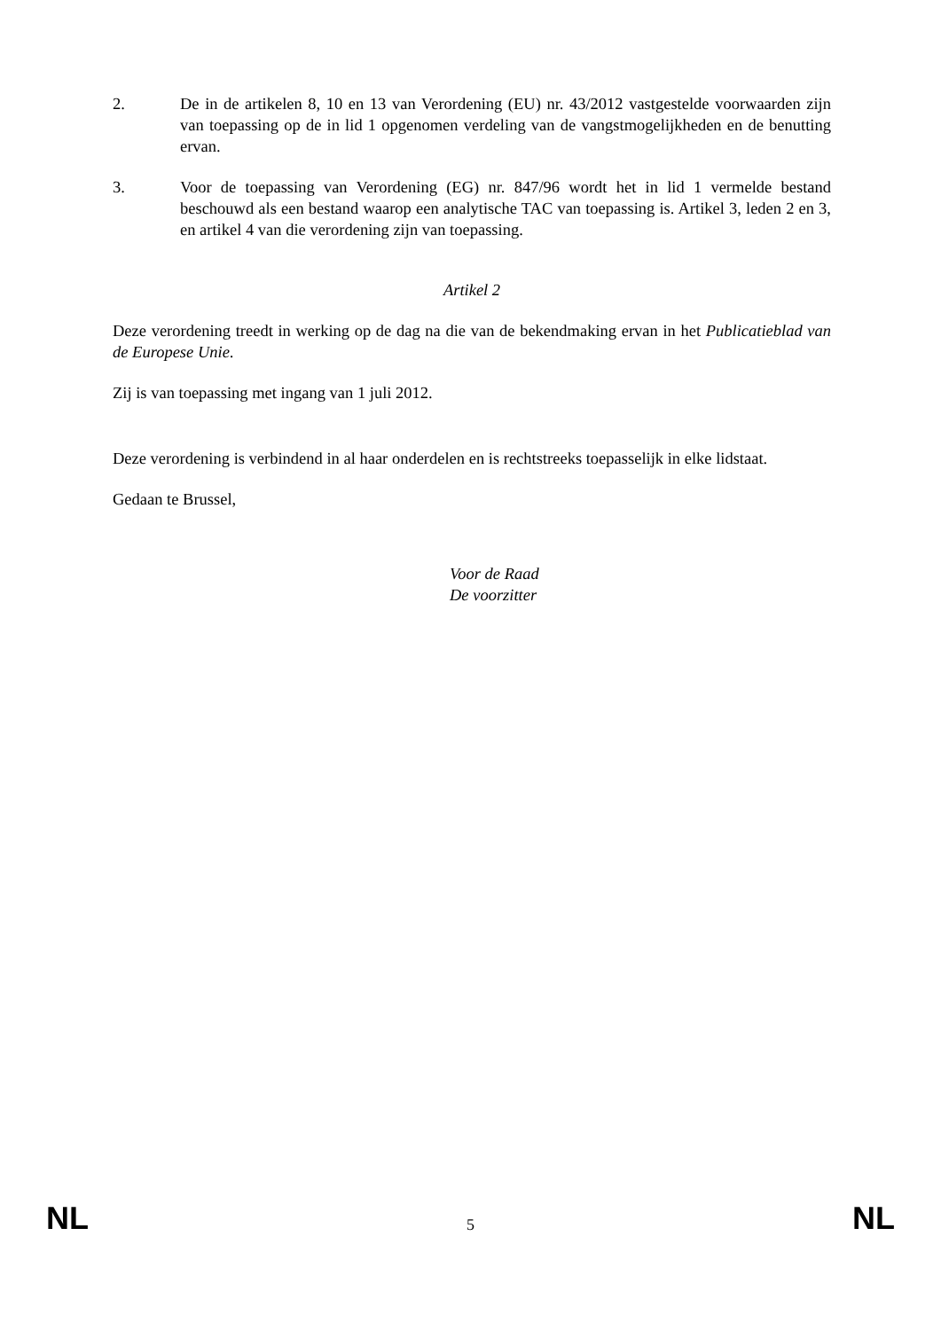2. De in de artikelen 8, 10 en 13 van Verordening (EU) nr. 43/2012 vastgestelde voorwaarden zijn van toepassing op de in lid 1 opgenomen verdeling van de vangstmogelijkheden en de benutting ervan.
3. Voor de toepassing van Verordening (EG) nr. 847/96 wordt het in lid 1 vermelde bestand beschouwd als een bestand waarop een analytische TAC van toepassing is. Artikel 3, leden 2 en 3, en artikel 4 van die verordening zijn van toepassing.
Artikel 2
Deze verordening treedt in werking op de dag na die van de bekendmaking ervan in het Publicatieblad van de Europese Unie.
Zij is van toepassing met ingang van 1 juli 2012.
Deze verordening is verbindend in al haar onderdelen en is rechtstreeks toepasselijk in elke lidstaat.
Gedaan te Brussel,
Voor de Raad
De voorzitter
NL 5 NL